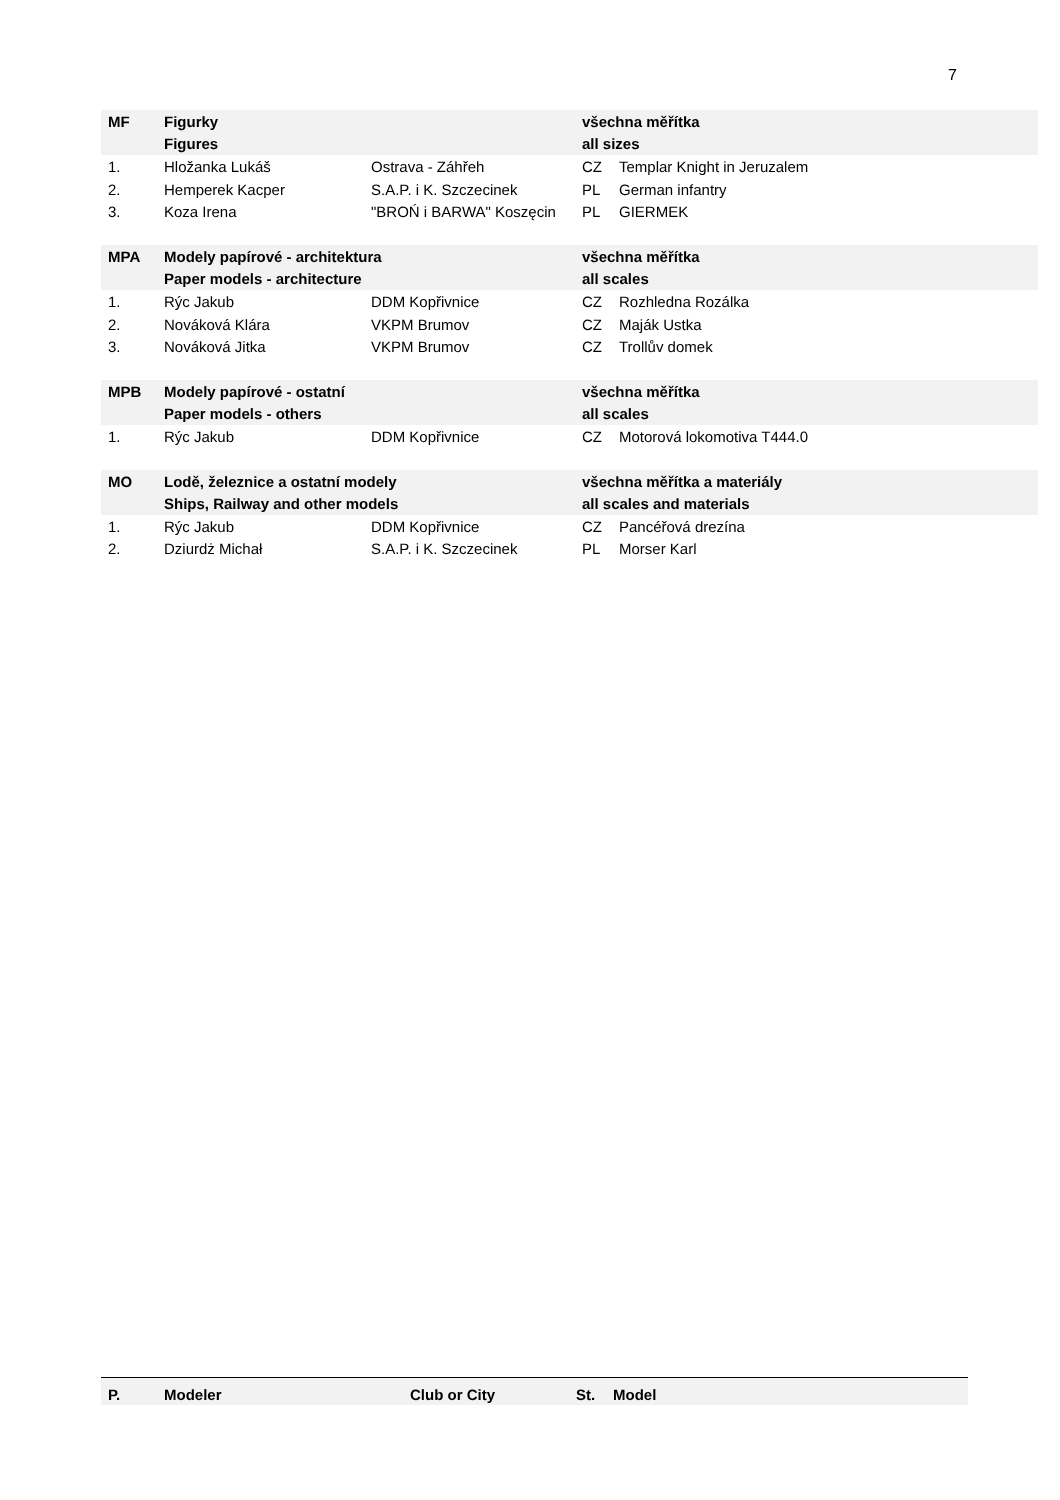7
| MF | Figurky | | všechna měřítka | |
| | Figures | | all sizes | |
| 1. | Hložanka Lukáš | Ostrava - Záhřeh | CZ | Templar Knight in Jeruzalem |
| 2. | Hemperek Kacper | S.A.P. i K. Szczecinek | PL | German infantry |
| 3. | Koza Irena | "BROŃ i BARWA" Koszęcin | PL | GIERMEK |
| MPA | Modely papírové - architektura | | všechna měřítka | |
| | Paper models - architecture | | all scales | |
| 1. | Rýc Jakub | DDM Kopřivnice | CZ | Rozhledna Rozálka |
| 2. | Nováková Klára | VKPM Brumov | CZ | Maják Ustka |
| 3. | Nováková Jitka | VKPM Brumov | CZ | Trollův domek |
| MPB | Modely papírové - ostatní | | všechna měřítka | |
| | Paper models - others | | all scales | |
| 1. | Rýc Jakub | DDM Kopřivnice | CZ | Motorová lokomotiva T444.0 |
| MO | Lodě, železnice a ostatní modely | | všechna měřítka a materiály | |
| | Ships, Railway and other models | | all scales and materials | |
| 1. | Rýc Jakub | DDM Kopřivnice | CZ | Pancéřová drezína |
| 2. | Dziurdż Michał | S.A.P. i K. Szczecinek | PL | Morser Karl |
| P. | Modeler | Club or City | St. | Model |